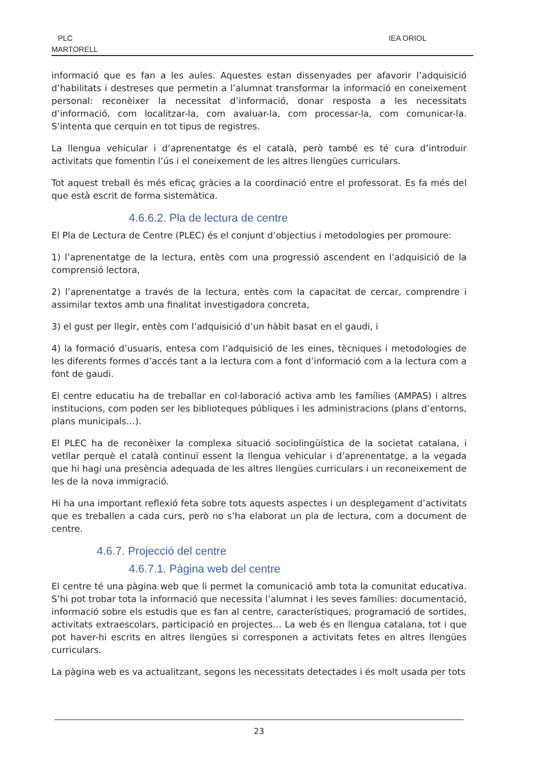PLC
MARTORELL
IEA ORIOL
informació que es fan a les aules. Aquestes estan dissenyades per afavorir l’adquisició d’habilitats i destreses que permetin a l’alumnat transformar la informació en coneixement personal: reconèixer la necessitat d’informació, donar resposta a les necessitats d’informació, com localitzar-la, com avaluar-la, com processar-la, com comunicar-la. S’intenta que cerquin en tot tipus de registres.
La llengua vehicular i d’aprenentatge és el català, però també es té cura d’introduir activitats que fomentin l’ús i el coneixement de les altres llengües curriculars.
Tot aquest treball és més eficaç gràcies a la coordinació entre el professorat. Es fa més del que està escrit de forma sistemàtica.
4.6.6.2. Pla de lectura de centre
El Pla de Lectura de Centre (PLEC) és el conjunt d’objectius i metodologies per promoure:
1) l’aprenentatge de la lectura, entès com una progressió ascendent en l’adquisició de la comprensió lectora,
2) l’aprenentatge a través de la lectura, entès com la capacitat de cercar, comprendre i assimilar textos amb una finalitat investigadora concreta,
3) el gust per llegir, entès com l’adquisició d’un hàbit basat en el gaudi, i
4) la formació d’usuaris, entesa com l’adquisició de les eines, tècniques i metodologies de les diferents formes d’accés tant a la lectura com a font d’informació com a la lectura com a font de gaudi.
El centre educatiu ha de treballar en col·laboració activa amb les famílies (AMPAS) i altres institucions, com poden ser les biblioteques públiques i les administracions (plans d’entorns, plans municipals…).
El PLEC ha de reconèixer la complexa situació sociolingüística de la societat catalana, i vetllar perquè el català continuï essent la llengua vehicular i d’aprenentatge, a la vegada que hi hagi una presència adequada de les altres llengües curriculars i un reconeixement de les de la nova immigració.
Hi ha una important reflexió feta sobre tots aquests aspectes i un desplegament d’activitats que es treballen a cada curs, però no s’ha elaborat un pla de lectura, com a document de centre.
4.6.7. Projecció del centre
4.6.7.1. Pàgina web del centre
El centre té una pàgina web que li permet la comunicació amb tota la comunitat educativa. S’hi pot trobar tota la informació que necessita l’alumnat i les seves famílies: documentació, informació sobre els estudis que es fan al centre, característiques, programació de sortides, activitats extraescolars, participació en projectes… La web és en llengua catalana, tot i que pot haver-hi escrits en altres llengües si corresponen a activitats fetes en altres llengües curriculars.
La pàgina web es va actualitzant, segons les necessitats detectades i és molt usada per tots
23